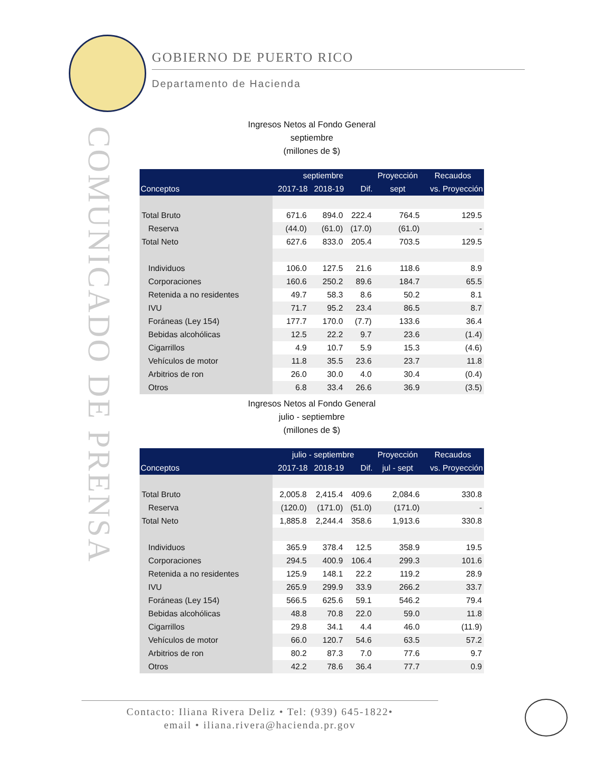GOBIERNO DE PUERTO RICO
Departamento de Hacienda
COMUNICADO DE PRENSA
Ingresos Netos al Fondo General
septiembre
(millones de $)
| | septiembre | | | Proyección | Recaudos |
| --- | --- | --- | --- | --- | --- |
| Conceptos | 2017-18 | 2018-19 | Dif. | sept | vs. Proyección |
| Total Bruto | 671.6 | 894.0 | 222.4 | 764.5 | 129.5 |
| Reserva | (44.0) | (61.0) | (17.0) | (61.0) | - |
| Total Neto | 627.6 | 833.0 | 205.4 | 703.5 | 129.5 |
| Individuos | 106.0 | 127.5 | 21.6 | 118.6 | 8.9 |
| Corporaciones | 160.6 | 250.2 | 89.6 | 184.7 | 65.5 |
| Retenida a no residentes | 49.7 | 58.3 | 8.6 | 50.2 | 8.1 |
| IVU | 71.7 | 95.2 | 23.4 | 86.5 | 8.7 |
| Foráneas (Ley 154) | 177.7 | 170.0 | (7.7) | 133.6 | 36.4 |
| Bebidas alcohólicas | 12.5 | 22.2 | 9.7 | 23.6 | (1.4) |
| Cigarrillos | 4.9 | 10.7 | 5.9 | 15.3 | (4.6) |
| Vehículos de motor | 11.8 | 35.5 | 23.6 | 23.7 | 11.8 |
| Arbitrios de ron | 26.0 | 30.0 | 4.0 | 30.4 | (0.4) |
| Otros | 6.8 | 33.4 | 26.6 | 36.9 | (3.5) |
Ingresos Netos al Fondo General
julio - septiembre
(millones de $)
| | julio - septiembre | | | Proyección | Recaudos |
| --- | --- | --- | --- | --- | --- |
| Conceptos | 2017-18 | 2018-19 | Dif. | jul - sept | vs. Proyección |
| Total Bruto | 2,005.8 | 2,415.4 | 409.6 | 2,084.6 | 330.8 |
| Reserva | (120.0) | (171.0) | (51.0) | (171.0) | - |
| Total Neto | 1,885.8 | 2,244.4 | 358.6 | 1,913.6 | 330.8 |
| Individuos | 365.9 | 378.4 | 12.5 | 358.9 | 19.5 |
| Corporaciones | 294.5 | 400.9 | 106.4 | 299.3 | 101.6 |
| Retenida a no residentes | 125.9 | 148.1 | 22.2 | 119.2 | 28.9 |
| IVU | 265.9 | 299.9 | 33.9 | 266.2 | 33.7 |
| Foráneas (Ley 154) | 566.5 | 625.6 | 59.1 | 546.2 | 79.4 |
| Bebidas alcohólicas | 48.8 | 70.8 | 22.0 | 59.0 | 11.8 |
| Cigarrillos | 29.8 | 34.1 | 4.4 | 46.0 | (11.9) |
| Vehículos de motor | 66.0 | 120.7 | 54.6 | 63.5 | 57.2 |
| Arbitrios de ron | 80.2 | 87.3 | 7.0 | 77.6 | 9.7 |
| Otros | 42.2 | 78.6 | 36.4 | 77.7 | 0.9 |
Contacto: Iliana Rivera Deliz • Tel: (939) 645-1822•
email • iliana.rivera@hacienda.pr.gov